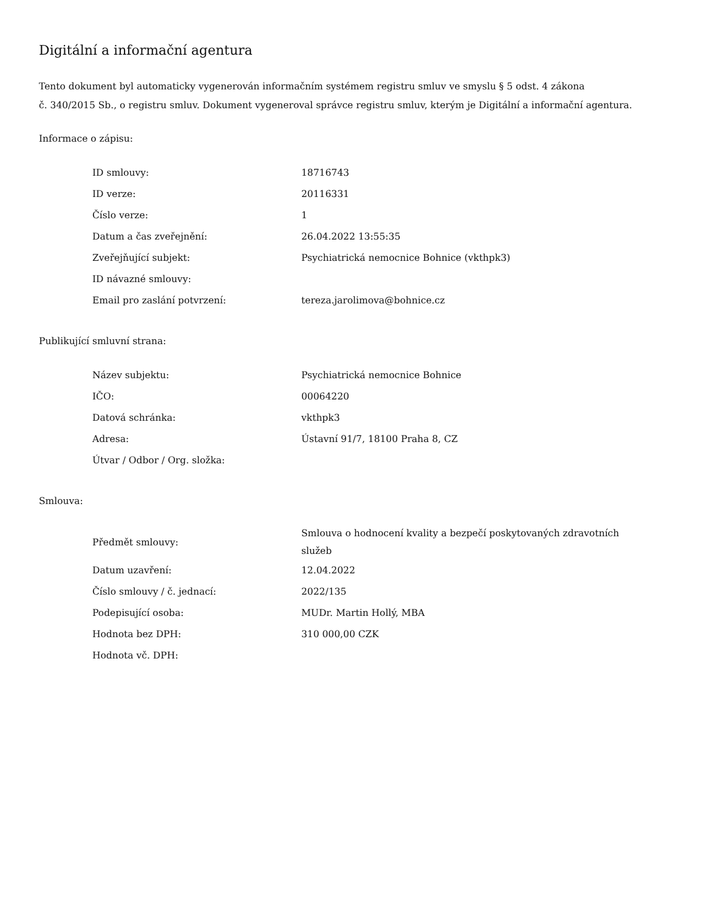Digitální a informační agentura
Tento dokument byl automaticky vygenerován informačním systémem registru smluv ve smyslu § 5 odst. 4 zákona
č. 340/2015 Sb., o registru smluv. Dokument vygeneroval správce registru smluv, kterým je Digitální a informační agentura.
Informace o zápisu:
| ID smlouvy: | 18716743 |
| ID verze: | 20116331 |
| Číslo verze: | 1 |
| Datum a čas zveřejnění: | 26.04.2022 13:55:35 |
| Zveřejňující subjekt: | Psychiatrická nemocnice Bohnice (vkthpk3) |
| ID návazné smlouvy: | |
| Email pro zaslání potvrzení: | tereza.jarolimova@bohnice.cz |
Publikující smluvní strana:
| Název subjektu: | Psychiatrická nemocnice Bohnice |
| IČO: | 00064220 |
| Datová schránka: | vkthpk3 |
| Adresa: | Ústavní 91/7, 18100 Praha 8, CZ |
| Útvar / Odbor / Org. složka: | |
Smlouva:
| Předmět smlouvy: | Smlouva o hodnocení kvality a bezpečí poskytovaných zdravotních služeb |
| Datum uzavření: | 12.04.2022 |
| Číslo smlouvy / č. jednací: | 2022/135 |
| Podepisující osoba: | MUDr. Martin Hollý, MBA |
| Hodnota bez DPH: | 310 000,00 CZK |
| Hodnota vč. DPH: | |